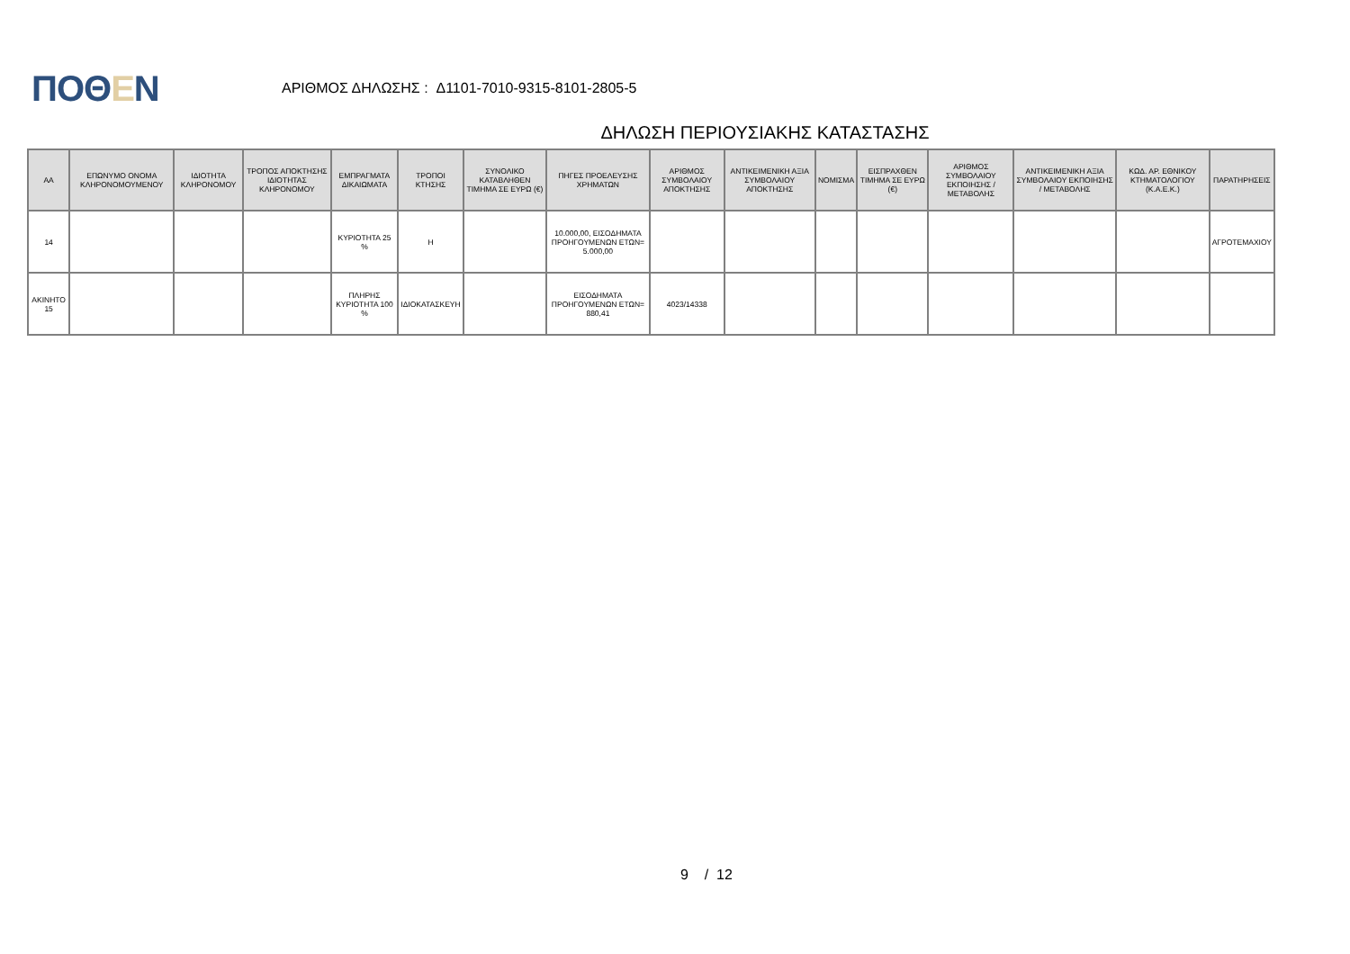ΠΟΘΕΝ
ΑΡΙΘΜΟΣ ΔΗΛΩΣΗΣ : Δ1101-7010-9315-8101-2805-5
ΔΗΛΩΣΗ ΠΕΡΙΟΥΣΙΑΚΗΣ ΚΑΤΑΣΤΑΣΗΣ
| ΑΑ | ΕΠΩΝΥΜΟ ΟΝΟΜΑ ΚΛΗΡΟΝΟΜΟΥΜΕΝΟΥ | ΙΔΙΟΤΗΤΑ ΚΛΗΡΟΝΟΜΟΥ | ΤΡΟΠΟΣ ΑΠΟΚΤΗΣΗΣ ΙΔΙΟΤΗΤΑΣ ΚΛΗΡΟΝΟΜΟΥ | ΕΜΠΡΑΓΜΑΤΑ ΔΙΚΑΙΩΜΑΤΑ | ΤΡΟΠΟΙ ΚΤΗΣΗΣ | ΣΥΝΟΛΙΚΟ ΚΑΤΑΒΛΗΘΕΝ ΤΙΜΗΜΑ ΣΕ ΕΥΡΩ (€) | ΠΗΓΕΣ ΠΡΟΕΛΕΥΣΗΣ ΧΡΗΜΑΤΩΝ | ΑΡΙΘΜΟΣ ΣΥΜΒΟΛΑΙΟΥ ΑΠΟΚΤΗΣΗΣ | ΑΝΤΙΚΕΙΜΕΝΙΚΗ ΑΞΙΑ ΣΥΜΒΟΛΑΙΟΥ ΑΠΟΚΤΗΣΗΣ | ΝΟΜΙΣΜΑ | ΕΙΣΠΡΑΧΘΕΝ ΤΙΜΗΜΑ ΣΕ ΕΥΡΩ (€) | ΑΡΙΘΜΟΣ ΣΥΜΒΟΛΑΙΟΥ ΕΚΠΟΙΗΣΗΣ /ΜΕΤΑΒΟΛΗΣ | ΑΝΤΙΚΕΙΜΕΝΙΚΗ ΑΞΙΑ ΣΥΜΒΟΛΑΙΟΥ ΕΚΠΟΙΗΣΗΣ / ΜΕΤΑΒΟΛΗΣ | ΚΩΔ. ΑΡ. ΕΘΝΙΚΟΥ ΚΤΗΜΑΤΟΛΟΓΙΟΥ (Κ.Α.Ε.Κ.) | ΠΑΡΑΤΗΡΗΣΕΙΣ |
| --- | --- | --- | --- | --- | --- | --- | --- | --- | --- | --- | --- | --- | --- | --- | --- |
| 14 | | | | ΚΥΡΙΟΤΗΤΑ 25 % | Η | | 10.000,00, ΕΙΣΟΔΗΜΑΤΑ ΠΡΟΗΓΟΥΜΕΝΩΝ ΕΤΩΝ= 5.000,00 | | | | | | | | ΑΓΡΟΤΕΜΑΧΙΟΥ |
| ΑΚΙΝΗΤΟ 15 | | | | ΠΛΗΡΗΣ ΚΥΡΙΟΤΗΤΑ 100 % | ΙΔΙΟΚΑΤΑΣΚΕΥΗ | | ΕΙΣΟΔΗΜΑΤΑ ΠΡΟΗΓΟΥΜΕΝΩΝ ΕΤΩΝ= 880,41 | 4023/14338 | | | | | | | |
9 / 12